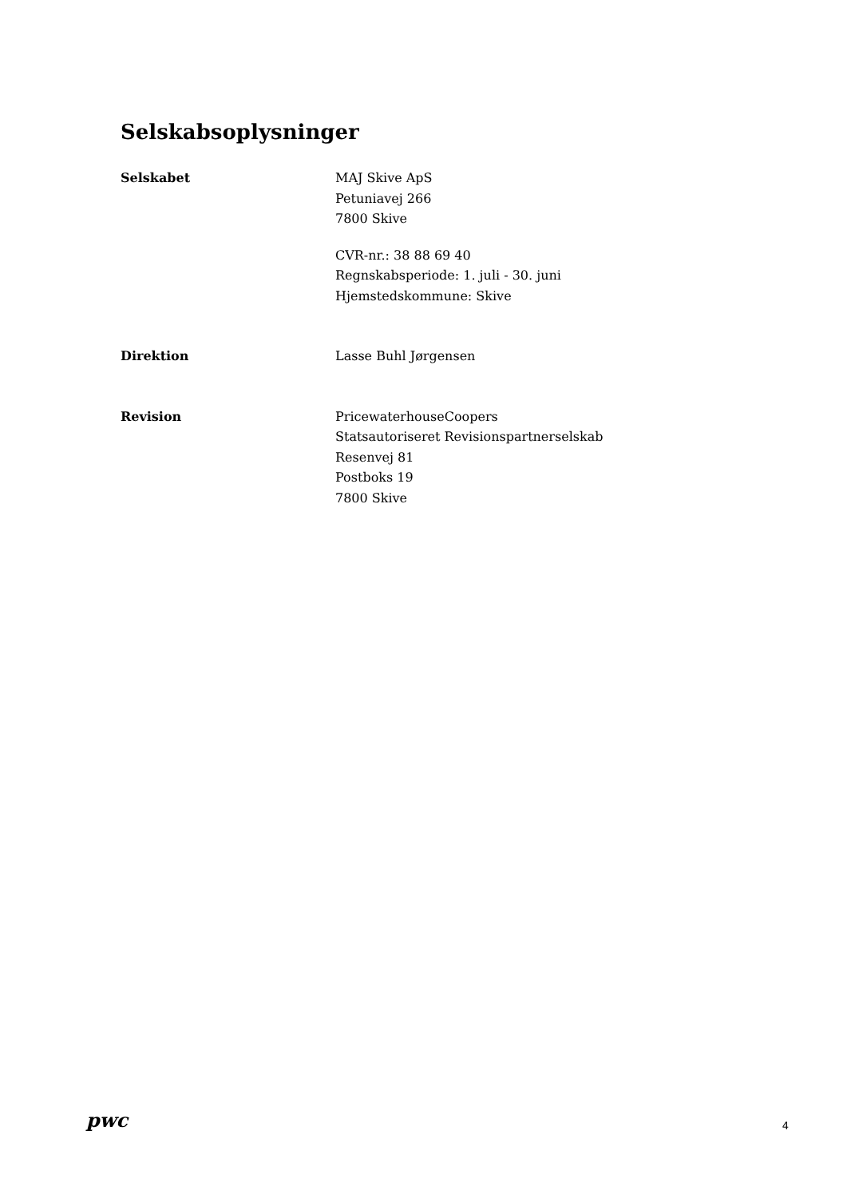Selskabsoplysninger
Selskabet MAJ Skive ApS
Petuniavej 266
7800 Skive
CVR-nr.: 38 88 69 40
Regnskabsperiode: 1. juli - 30. juni
Hjemstedskommune: Skive
Direktion Lasse Buhl Jørgensen
Revision PricewaterhouseCoopers
Statsautoriseret Revisionspartnerselskab
Resenvej 81
Postboks 19
7800 Skive
pwc
4